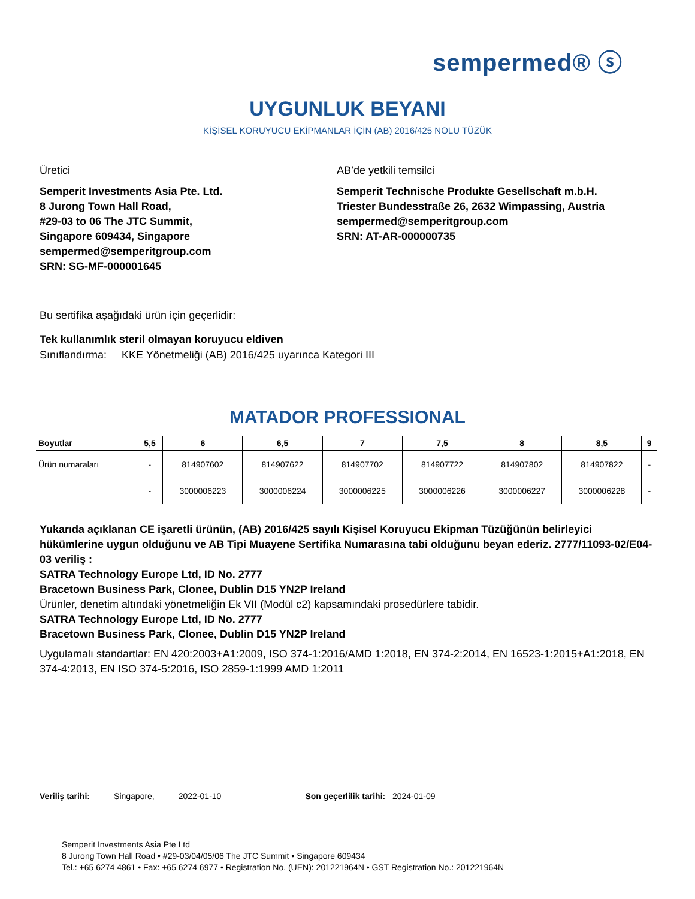sempermed® ⓢ
UYGUNLUK BEYANI
KİŞİSEL KORUYUCU EKİPMANLAR İÇİN (AB) 2016/425 NOLU TÜZÜK
Üretici
Semperit Investments Asia Pte. Ltd.
8 Jurong Town Hall Road,
#29-03 to 06 The JTC Summit,
Singapore 609434, Singapore
sempermed@semperitgroup.com
SRN: SG-MF-000001645
AB’de yetkili temsilci
Semperit Technische Produkte Gesellschaft m.b.H.
Triester Bundesstraße 26, 2632 Wimpassing, Austria
sempermed@semperitgroup.com
SRN: AT-AR-000000735
Bu sertifika aşağıdaki ürün için geçerlidir:
Tek kullanımlık steril olmayan koruyucu eldiven
Sınıflandırma: KKE Yönetmeliği (AB) 2016/425 uyarınca Kategori III
MATADOR PROFESSIONAL
| Boyutlar | 5,5 | 6 | 6,5 | 7 | 7,5 | 8 | 8,5 | 9 |
| --- | --- | --- | --- | --- | --- | --- | --- | --- |
| Ürün numaraları | - | 814907602 | 814907622 | 814907702 | 814907722 | 814907802 | 814907822 | - |
| | - | 3000006223 | 3000006224 | 3000006225 | 3000006226 | 3000006227 | 3000006228 | - |
Yukarıda açıklanan CE işaretli ürünün, (AB) 2016/425 sayılı Kişisel Koruyucu Ekipman Tüzüğünün belirleyici hükümlerine uygun olduğunu ve AB Tipi Muayene Sertifika Numarasına tabi olduğunu beyan ederiz. 2777/11093-02/E04-03 veriliş :
SATRA Technology Europe Ltd, ID No. 2777
Bracetown Business Park, Clonee, Dublin D15 YN2P Ireland
Ürünler, denetim altındaki yönetmeliğin Ek VII (Modül c2) kapsamındaki prosedürlere tabidir.
SATRA Technology Europe Ltd, ID No. 2777
Bracetown Business Park, Clonee, Dublin D15 YN2P Ireland
Uygulamalı standartlar: EN 420:2003+A1:2009, ISO 374-1:2016/AMD 1:2018, EN 374-2:2014, EN 16523-1:2015+A1:2018, EN 374-4:2013, EN ISO 374-5:2016, ISO 2859-1:1999 AMD 1:2011
Veriliş tarihi: Singapore, 2022-01-10 Son geçerlilik tarihi: 2024-01-09
Semperit Investments Asia Pte Ltd
8 Jurong Town Hall Road • #29-03/04/05/06 The JTC Summit • Singapore 609434
Tel.: +65 6274 4861 • Fax: +65 6274 6977 • Registration No. (UEN): 201221964N • GST Registration No.: 201221964N